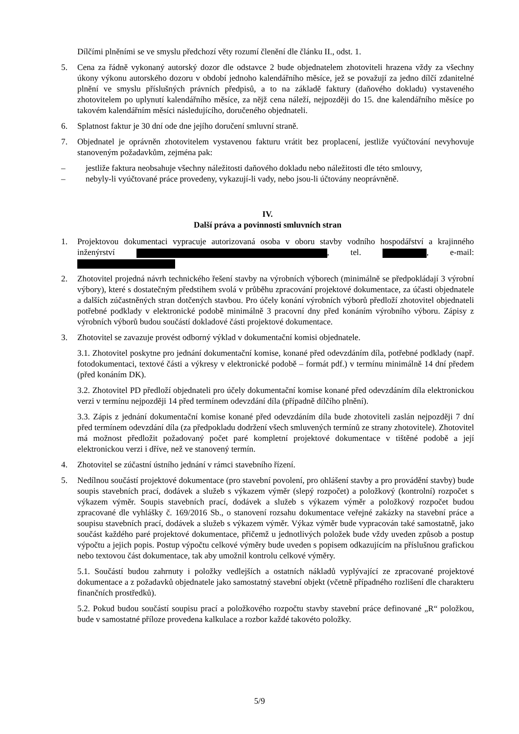Dílčími plněními se ve smyslu předchozí věty rozumí členění dle článku II., odst. 1.
5. Cena za řádně vykonaný autorský dozor dle odstavce 2 bude objednatelem zhotoviteli hrazena vždy za všechny úkony výkonu autorského dozoru v období jednoho kalendářního měsíce, jež se považují za jedno dílčí zdanitelné plnění ve smyslu příslušných právních předpisů, a to na základě faktury (daňového dokladu) vystaveného zhotovitelem po uplynutí kalendářního měsíce, za nějž cena náleží, nejpozději do 15. dne kalendářního měsíce po takovém kalendářním měsíci následujícího, doručeného objednateli.
6. Splatnost faktur je 30 dní ode dne jejího doručení smluvní straně.
7. Objednatel je oprávněn zhotovitelem vystavenou fakturu vrátit bez proplacení, jestliže vyúčtování nevyhovuje stanoveným požadavkům, zejména pak:
– jestliže faktura neobsahuje všechny náležitosti daňového dokladu nebo náležitosti dle této smlouvy,
– nebyly-li vyúčtované práce provedeny, vykazují-li vady, nebo jsou-li účtovány neoprávněně.
IV.
Další práva a povinnosti smluvních stran
1. Projektovou dokumentaci vypracuje autorizovaná osoba v oboru stavby vodního hospodářství a krajinného inženýrství , tel. , e-mail:
2. Zhotovitel projedná návrh technického řešení stavby na výrobních výborech (minimálně se předpokládají 3 výrobní výbory), které s dostatečným předstihem svolá v průběhu zpracování projektové dokumentace, za účasti objednatele a dalších zúčastněných stran dotčených stavbou. Pro účely konání výrobních výborů předloží zhotovitel objednateli potřebné podklady v elektronické podobě minimálně 3 pracovní dny před konáním výrobního výboru. Zápisy z výrobních výborů budou součástí dokladové části projektové dokumentace.
3. Zhotovitel se zavazuje provést odborný výklad v dokumentační komisi objednatele.
3.1. Zhotovitel poskytne pro jednání dokumentační komise, konané před odevzdáním díla, potřebné podklady (např. fotodokumentaci, textové části a výkresy v elektronické podobě – formát pdf.) v termínu minimálně 14 dní předem (před konáním DK).
3.2. Zhotovitel PD předloží objednateli pro účely dokumentační komise konané před odevzdáním díla elektronickou verzi v termínu nejpozději 14 před termínem odevzdání díla (případně dílčího plnění).
3.3. Zápis z jednání dokumentační komise konané před odevzdáním díla bude zhotoviteli zaslán nejpozději 7 dní před termínem odevzdání díla (za předpokladu dodržení všech smluvených termínů ze strany zhotovitele). Zhotovitel má možnost předložit požadovaný počet paré kompletní projektové dokumentace v tištěné podobě a její elektronickou verzi i dříve, než ve stanovený termín.
4. Zhotovitel se zúčastní ústního jednání v rámci stavebního řízení.
5. Nedílnou součástí projektové dokumentace (pro stavební povolení, pro ohlášení stavby a pro provádění stavby) bude soupis stavebních prací, dodávek a služeb s výkazem výměr (slepý rozpočet) a položkový (kontrolní) rozpočet s výkazem výměr. Soupis stavebních prací, dodávek a služeb s výkazem výměr a položkový rozpočet budou zpracované dle vyhlášky č. 169/2016 Sb., o stanovení rozsahu dokumentace veřejné zakázky na stavební práce a soupisu stavebních prací, dodávek a služeb s výkazem výměr. Výkaz výměr bude vypracován také samostatně, jako součást každého paré projektové dokumentace, přičemž u jednotlivých položek bude vždy uveden způsob a postup výpočtu a jejich popis. Postup výpočtu celkové výměry bude uveden s popisem odkazujícím na příslušnou grafickou nebo textovou část dokumentace, tak aby umožnil kontrolu celkové výměry.
5.1. Součástí budou zahrnuty i položky vedlejších a ostatních nákladů vyplývající ze zpracované projektové dokumentace a z požadavků objednatele jako samostatný stavební objekt (včetně případného rozlišení dle charakteru finančních prostředků).
5.2. Pokud budou součástí soupisu prací a položkového rozpočtu stavby stavební práce definované „R“ položkou, bude v samostatné příloze provedena kalkulace a rozbor každé takovéto položky.
5/9